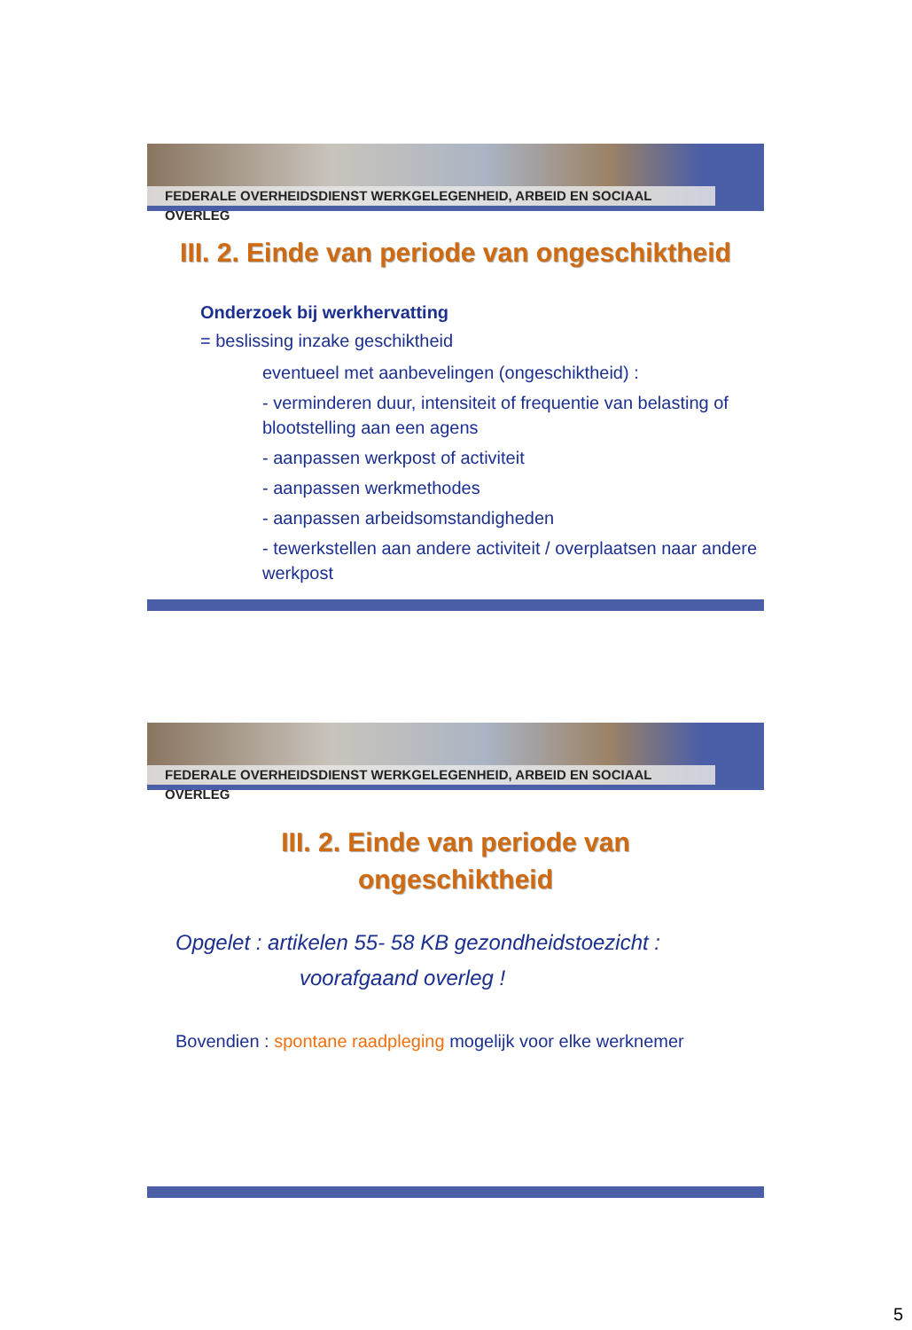FEDERALE OVERHEIDSDIENST WERKGELEGENHEID, ARBEID EN SOCIAAL OVERLEG
III. 2. Einde van periode van ongeschiktheid
Onderzoek bij werkhervatting
= beslissing inzake geschiktheid
eventueel met aanbevelingen (ongeschiktheid) :
- verminderen duur, intensiteit of frequentie van belasting of blootstelling aan een agens
- aanpassen werkpost of activiteit
- aanpassen werkmethodes
- aanpassen arbeidsomstandigheden
- tewerkstellen aan andere activiteit / overplaatsen naar andere werkpost
FEDERALE OVERHEIDSDIENST WERKGELEGENHEID, ARBEID EN SOCIAAL OVERLEG
III. 2. Einde van periode van
ongeschiktheid
Opgelet : artikelen 55- 58 KB gezondheidstoezicht :
voorafgaand overleg !
Bovendien : spontane raadpleging mogelijk voor elke werknemer
5